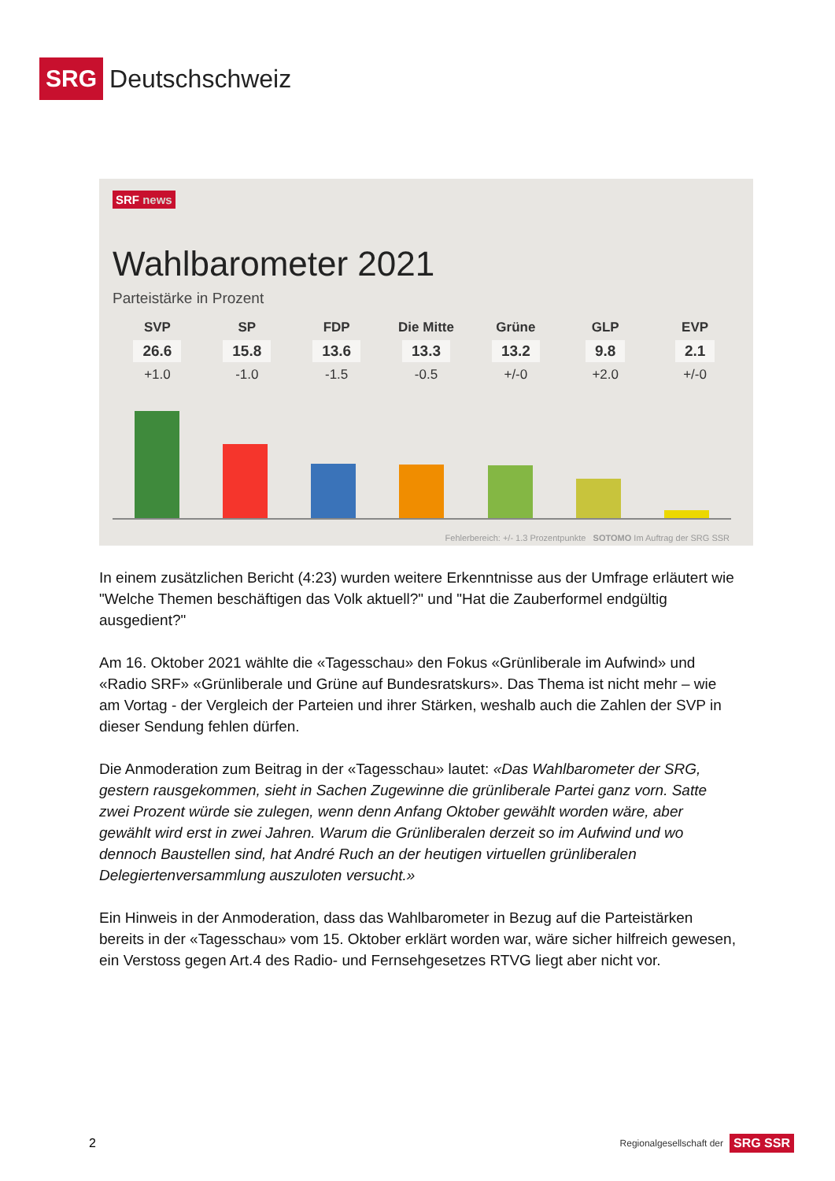SRG Deutschschweiz
SRF news
Wahlbarometer 2021
Parteistärke in Prozent
SVP
26.6
+1.0
SP
15.8
-1.0
FDP
13.6
-1.5
Die Mitte
13.3
-0.5
Grüne
13.2
+/-0
GLP
9.8
+2.0
EVP
2.1
+/-0
Fehlerbereich: +/- 1.3 Prozentpunkte SOTOMO Im Auftrag der SRG SSR
In einem zusätzlichen Bericht (4:23) wurden weitere Erkenntnisse aus der Umfrage erläutert wie "Welche Themen beschäftigen das Volk aktuell?" und "Hat die Zauberformel endgültig ausgedient?"
Am 16. Oktober 2021 wählte die «Tagesschau» den Fokus «Grünliberale im Aufwind» und «Radio SRF» «Grünliberale und Grüne auf Bundesratskurs». Das Thema ist nicht mehr – wie am Vortag - der Vergleich der Parteien und ihrer Stärken, weshalb auch die Zahlen der SVP in dieser Sendung fehlen dürfen.
Die Anmoderation zum Beitrag in der «Tagesschau» lautet: «Das Wahlbarometer der SRG, gestern rausgekommen, sieht in Sachen Zugewinne die grünliberale Partei ganz vorn. Satte zwei Prozent würde sie zulegen, wenn denn Anfang Oktober gewählt worden wäre, aber gewählt wird erst in zwei Jahren. Warum die Grünliberalen derzeit so im Aufwind und wo dennoch Baustellen sind, hat André Ruch an der heutigen virtuellen grünliberalen Delegiertenversammlung auszuloten versucht.»
Ein Hinweis in der Anmoderation, dass das Wahlbarometer in Bezug auf die Parteistärken bereits in der «Tagesschau» vom 15. Oktober erklärt worden war, wäre sicher hilfreich gewesen, ein Verstoss gegen Art.4 des Radio- und Fernsehgesetzes RTVG liegt aber nicht vor.
2
Regionalgesellschaft der SRG SSR